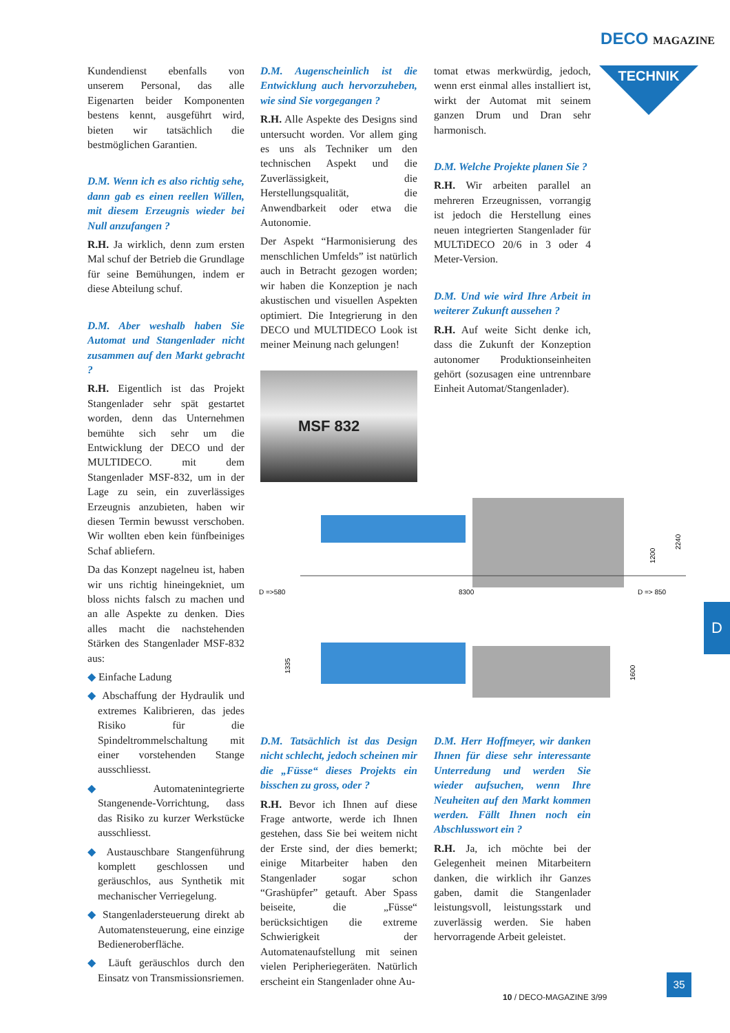DECO MAGAZINE
TECHNIK
Kundendienst ebenfalls von unserem Personal, das alle Eigenarten beider Komponenten bestens kennt, ausgeführt wird, bieten wir tatsächlich die bestmöglichen Garantien.
D.M. Wenn ich es also richtig sehe, dann gab es einen reellen Willen, mit diesem Erzeugnis wieder bei Null anzufangen ?
R.H. Ja wirklich, denn zum ersten Mal schuf der Betrieb die Grundlage für seine Bemühungen, indem er diese Abteilung schuf.
D.M. Aber weshalb haben Sie Automat und Stangenlader nicht zusammen auf den Markt gebracht ?
R.H. Eigentlich ist das Projekt Stangenlader sehr spät gestartet worden, denn das Unternehmen bemühte sich sehr um die Entwicklung der DECO und der MULTIDECO. mit dem Stangenlader MSF-832, um in der Lage zu sein, ein zuverlässiges Erzeugnis anzubieten, haben wir diesen Termin bewusst verschoben. Wir wollten eben kein fünfbeiniges Schaf abliefern.
Da das Konzept nagelneu ist, haben wir uns richtig hineingekniet, um bloss nichts falsch zu machen und an alle Aspekte zu denken. Dies alles macht die nachstehenden Stärken des Stangenlader MSF-832 aus:
◆ Einfache Ladung
◆ Abschaffung der Hydraulik und extremes Kalibrieren, das jedes Risiko für die Spindeltrommelschaltung mit einer vorstehenden Stange ausschliesst.
◆ Automatenintegrierte Stangenende-Vorrichtung, dass das Risiko zu kurzer Werkstücke ausschliesst.
◆ Austauschbare Stangenführung komplett geschlossen und geräuschlos, aus Synthetik mit mechanischer Verriegelung.
◆ Stangenladersteuerung direkt ab Automatensteuerung, eine einzige Bedieneroberfläche.
◆ Läuft geräuschlos durch den Einsatz von Transmissionsriemen.
D.M. Augenscheinlich ist die Entwicklung auch hervorzuheben, wie sind Sie vorgegangen ?
R.H. Alle Aspekte des Designs sind untersucht worden. Vor allem ging es uns als Techniker um den technischen Aspekt und die Zuverlässigkeit, die Herstellungsqualität, die Anwendbarkeit oder etwa die Autonomie.
Der Aspekt “Harmonisierung des menschlichen Umfelds” ist natürlich auch in Betracht gezogen worden; wir haben die Konzeption je nach akustischen und visuellen Aspekten optimiert. Die Integrierung in den DECO und MULTIDECO Look ist meiner Meinung nach gelungen!
MSF 832
D =>580
8300
D => 850
2240
1200
1335
1600
tomat etwas merkwürdig, jedoch, wenn erst einmal alles installiert ist, wirkt der Automat mit seinem ganzen Drum und Dran sehr harmonisch.
D.M. Welche Projekte planen Sie ?
R.H. Wir arbeiten parallel an mehreren Erzeugnissen, vorrangig ist jedoch die Herstellung eines neuen integrierten Stangenlader für MULTiDECO 20/6 in 3 oder 4 Meter-Version.
D.M. Und wie wird Ihre Arbeit in weiterer Zukunft aussehen ?
R.H. Auf weite Sicht denke ich, dass die Zukunft der Konzeption autonomer Produktionseinheiten gehört (sozusagen eine untrennbare Einheit Automat/Stangenlader).
D.M. Tatsächlich ist das Design nicht schlecht, jedoch scheinen mir die „Füsse“ dieses Projekts ein bisschen zu gross, oder ?
R.H. Bevor ich Ihnen auf diese Frage antworte, werde ich Ihnen gestehen, dass Sie bei weitem nicht der Erste sind, der dies bemerkt; einige Mitarbeiter haben den Stangenlader sogar schon “Grashüpfer” getauft. Aber Spass beiseite, die „Füsse“ berücksichtigen die extreme Schwierigkeit der Automatenaufstellung mit seinen vielen Peripheriegeräten. Natürlich erscheint ein Stangenlader ohne Au-
D.M. Herr Hoffmeyer, wir danken Ihnen für diese sehr interessante Unterredung und werden Sie wieder aufsuchen, wenn Ihre Neuheiten auf den Markt kommen werden. Fällt Ihnen noch ein Abschlusswort ein ?
R.H. Ja, ich möchte bei der Gelegenheit meinen Mitarbeitern danken, die wirklich ihr Ganzes gaben, damit die Stangenlader leistungsvoll, leistungsstark und zuverlässig werden. Sie haben hervorragende Arbeit geleistet.
D
35
10 / DECO-MAGAZINE 3/99